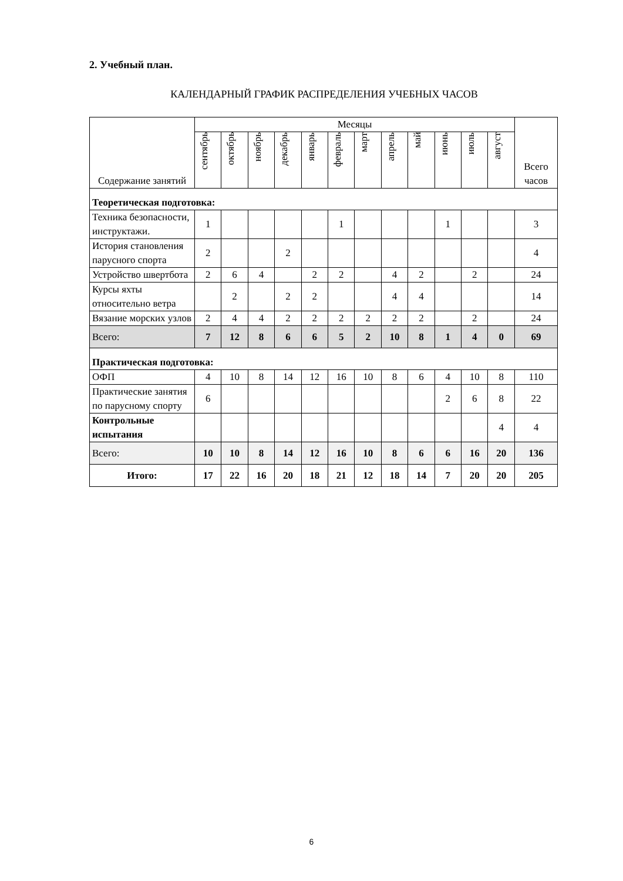2. Учебный план.
КАЛЕНДАРНЫЙ ГРАФИК РАСПРЕДЕЛЕНИЯ УЧЕБНЫХ ЧАСОВ
| Содержание занятий | Месяцы | | | | | | | | | | | | Всего часов |
| --- | --- | --- | --- | --- | --- | --- | --- | --- | --- | --- | --- | --- | --- |
| | сентябрь | октябрь | ноябрь | декабрь | январь | февраль | март | апрель | май | июнь | июль | август | |
| Теоретическая подготовка: | | | | | | | | | | | | | |
| Техника безопасности, инструктажи. | 1 | | | | | 1 | | | | 1 | | | 3 |
| История становления парусного спорта | 2 | | | 2 | | | | | | | | | 4 |
| Устройство швертбота | 2 | 6 | 4 | | 2 | 2 | | 4 | 2 | | 2 | | 24 |
| Курсы яхты относительно ветра | | 2 | | 2 | 2 | | | 4 | 4 | | | | 14 |
| Вязание морских узлов | 2 | 4 | 4 | 2 | 2 | 2 | 2 | 2 | 2 | | 2 | | 24 |
| Всего: | 7 | 12 | 8 | 6 | 6 | 5 | 2 | 10 | 8 | 1 | 4 | 0 | 69 |
| Практическая подготовка: | | | | | | | | | | | | | |
| ОФП | 4 | 10 | 8 | 14 | 12 | 16 | 10 | 8 | 6 | 4 | 10 | 8 | 110 |
| Практические занятия по парусному спорту | 6 | | | | | | | | | 2 | 6 | 8 | 22 |
| Контрольные испытания | | | | | | | | | | | | 4 | 4 |
| Всего: | 10 | 10 | 8 | 14 | 12 | 16 | 10 | 8 | 6 | 6 | 16 | 20 | 136 |
| Итого: | 17 | 22 | 16 | 20 | 18 | 21 | 12 | 18 | 14 | 7 | 20 | 20 | 205 |
6